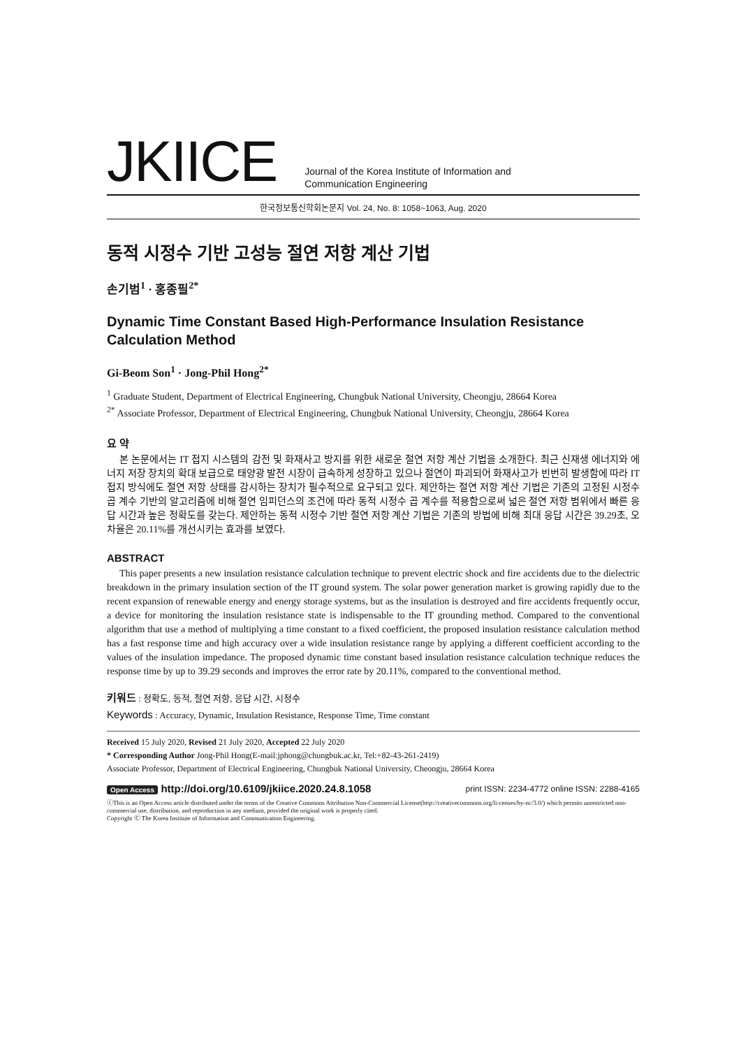JKIICE
Journal of the Korea Institute of Information and
Communication Engineering
한국정보통신학회논문지 Vol. 24, No. 8: 1058~1063, Aug. 2020
동적 시정수 기반 고성능 절연 저항 계산 기법
손기범<sup>1</sup> · 홍종필<sup>2*</sup>
Dynamic Time Constant Based High-Performance Insulation Resistance Calculation Method
Gi-Beom Son<sup>1</sup> · Jong-Phil Hong<sup>2*</sup>
<sup>1</sup> Graduate Student, Department of Electrical Engineering, Chungbuk National University, Cheongju, 28664 Korea
<sup>2*</sup> Associate Professor, Department of Electrical Engineering, Chungbuk National University, Cheongju, 28664 Korea
요 약
본 논문에서는 IT 접지 시스템의 감전 및 화재사고 방지를 위한 새로운 절연 저항 계산 기법을 소개한다. 최근 신재생 에너지와 에너지 저장 장치의 확대 보급으로 태양광 발전 시장이 급속하게 성장하고 있으나 절연이 파괴되어 화재사고가 빈번히 발생함에 따라 IT 접지 방식에도 절연 저항 상태를 감시하는 장치가 필수적으로 요구되고 있다. 제안하는 절연 저항 계산 기법은 기존의 고정된 시정수 곱 계수 기반의 알고리즘에 비해 절연 임피던스의 조건에 따라 동적 시정수 곱 계수를 적용함으로써 넓은 절연 저항 범위에서 빠른 응답 시간과 높은 정확도를 갖는다. 제안하는 동적 시정수 기반 절연 저항 계산 기법은 기존의 방법에 비해 최대 응답 시간은 39.29초, 오차율은 20.11%를 개선시키는 효과를 보였다.
ABSTRACT
This paper presents a new insulation resistance calculation technique to prevent electric shock and fire accidents due to the dielectric breakdown in the primary insulation section of the IT ground system. The solar power generation market is growing rapidly due to the recent expansion of renewable energy and energy storage systems, but as the insulation is destroyed and fire accidents frequently occur, a device for monitoring the insulation resistance state is indispensable to the IT grounding method. Compared to the conventional algorithm that use a method of multiplying a time constant to a fixed coefficient, the proposed insulation resistance calculation method has a fast response time and high accuracy over a wide insulation resistance range by applying a different coefficient according to the values of the insulation impedance. The proposed dynamic time constant based insulation resistance calculation technique reduces the response time by up to 39.29 seconds and improves the error rate by 20.11%, compared to the conventional method.
키워드 : 정확도, 동적, 절연 저항, 응답 시간, 시정수
Keywords : Accuracy, Dynamic, Insulation Resistance, Response Time, Time constant
Received 15 July 2020, Revised 21 July 2020, Accepted 22 July 2020
* Corresponding Author Jong-Phil Hong(E-mail:jphong@chungbuk.ac.kr, Tel:+82-43-261-2419)
Associate Professor, Department of Electrical Engineering, Chungbuk National University, Cheongju, 28664 Korea
Open Access http://doi.org/10.6109/jkiice.2020.24.8.1058
print ISSN: 2234-4772 online ISSN: 2288-4165
ⓒThis is an Open Access article distributed under the terms of the Creative Commons Attribution Non-Commercial License(http://creativecommons.org/li-censes/by-nc/3.0/) which permits unrestricted non-commercial use, distribution, and reproduction in any medium, provided the original work is properly cited.
Copyright Ⓒ The Korea Institute of Information and Communication Engineering.